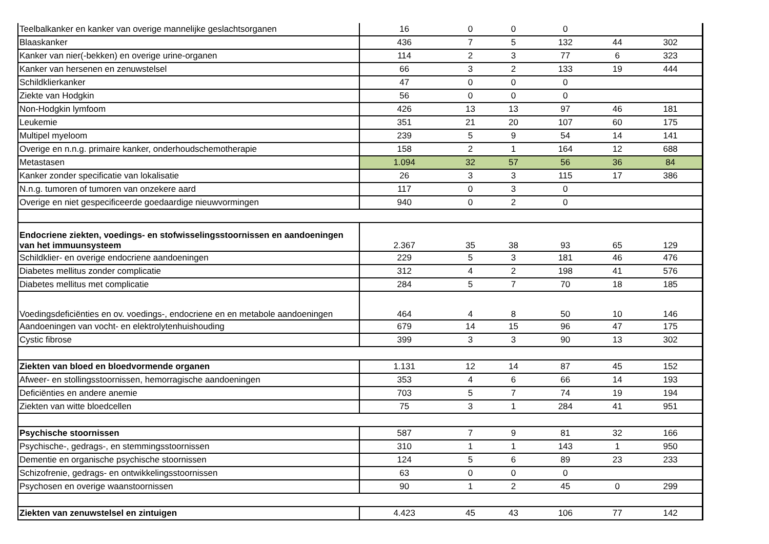| Teelbalkanker en kanker van overige mannelijke geslachtsorganen | 16 | 0 | 0 | 0 | | |
| Blaaskanker | 436 | 7 | 5 | 132 | 44 | 302 |
| Kanker van nier(-bekken) en overige urine-organen | 114 | 2 | 3 | 77 | 6 | 323 |
| Kanker van hersenen en zenuwstelsel | 66 | 3 | 2 | 133 | 19 | 444 |
| Schildklierkanker | 47 | 0 | 0 | 0 | | |
| Ziekte van Hodgkin | 56 | 0 | 0 | 0 | | |
| Non-Hodgkin lymfoom | 426 | 13 | 13 | 97 | 46 | 181 |
| Leukemie | 351 | 21 | 20 | 107 | 60 | 175 |
| Multipel myeloom | 239 | 5 | 9 | 54 | 14 | 141 |
| Overige en n.n.g. primaire kanker, onderhoudschemotherapie | 158 | 2 | 1 | 164 | 12 | 688 |
| Metastasen | 1.094 | 32 | 57 | 56 | 36 | 84 |
| Kanker zonder specificatie van lokalisatie | 26 | 3 | 3 | 115 | 17 | 386 |
| N.n.g. tumoren of tumoren van onzekere aard | 117 | 0 | 3 | 0 | | |
| Overige en niet gespecificeerde goedaardige nieuwvormingen | 940 | 0 | 2 | 0 | | |
| Endocriene ziekten, voedings- en stofwisselingsstoornissen en aandoeningen van het immuunsysteem | 2.367 | 35 | 38 | 93 | 65 | 129 |
| Schildklier- en overige endocriene aandoeningen | 229 | 5 | 3 | 181 | 46 | 476 |
| Diabetes mellitus zonder complicatie | 312 | 4 | 2 | 198 | 41 | 576 |
| Diabetes mellitus met complicatie | 284 | 5 | 7 | 70 | 18 | 185 |
| Voedingsdeficiënties en ov. voedings-, endocriene en en metabole aandoeningen | 464 | 4 | 8 | 50 | 10 | 146 |
| Aandoeningen van vocht- en elektrolytenhuishouding | 679 | 14 | 15 | 96 | 47 | 175 |
| Cystic fibrose | 399 | 3 | 3 | 90 | 13 | 302 |
| Ziekten van bloed en bloedvormende organen | 1.131 | 12 | 14 | 87 | 45 | 152 |
| Afweer- en stollingsstoornissen, hemorragische aandoeningen | 353 | 4 | 6 | 66 | 14 | 193 |
| Deficiënties en andere anemie | 703 | 5 | 7 | 74 | 19 | 194 |
| Ziekten van witte bloedcellen | 75 | 3 | 1 | 284 | 41 | 951 |
| Psychische stoornissen | 587 | 7 | 9 | 81 | 32 | 166 |
| Psychische-, gedrags-, en stemmingsstoornissen | 310 | 1 | 1 | 143 | 1 | 950 |
| Dementie en organische psychische stoornissen | 124 | 5 | 6 | 89 | 23 | 233 |
| Schizofrenie, gedrags- en ontwikkelingsstoornissen | 63 | 0 | 0 | 0 | | |
| Psychosen en overige waanstoornissen | 90 | 1 | 2 | 45 | 0 | 299 |
| Ziekten van zenuwstelsel en zintuigen | 4.423 | 45 | 43 | 106 | 77 | 142 |